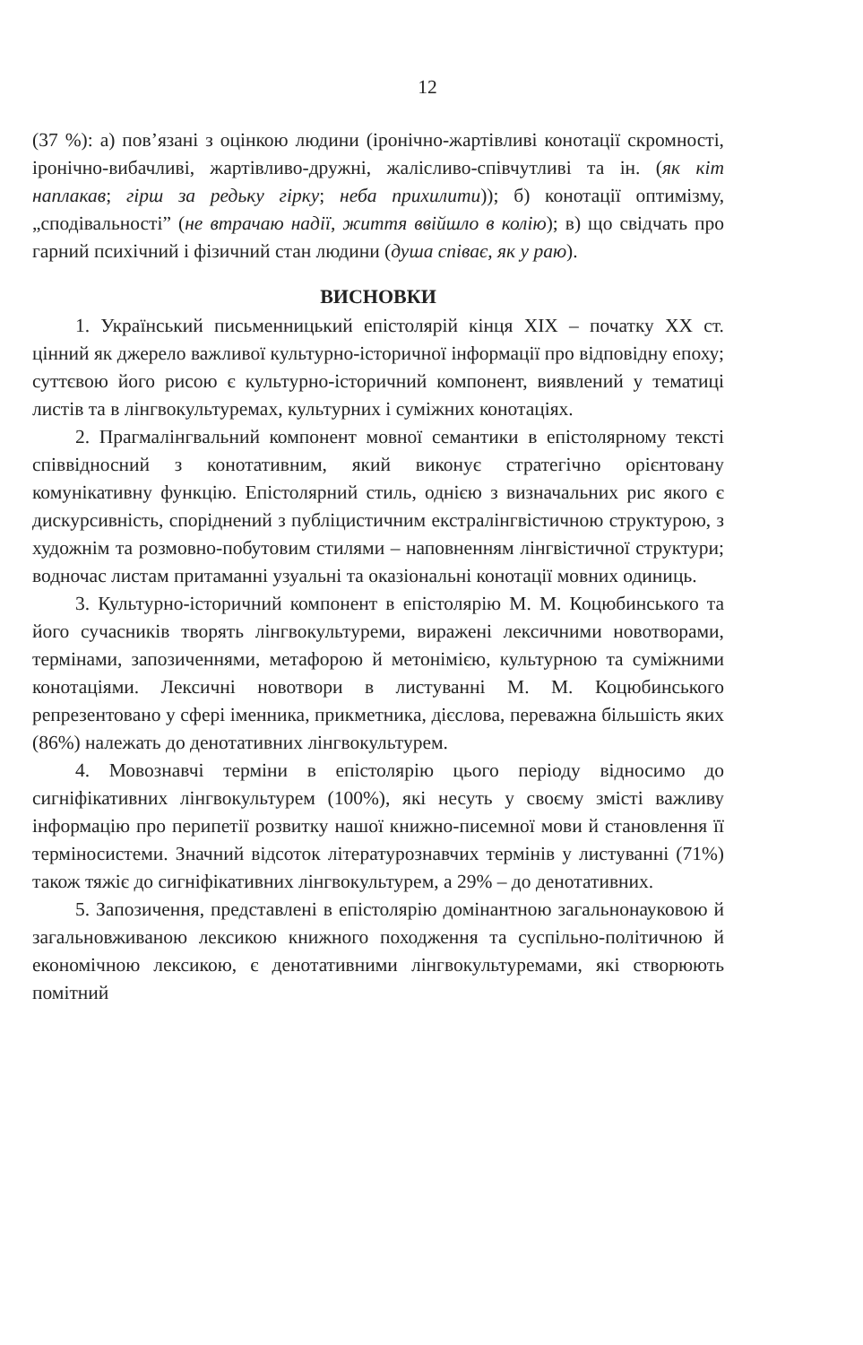12
(37 %): а) пов’язані з оцінкою людини (іронічно-жартівливі конотації скромності, іронічно-вибачливі, жартівливо-дружні, жалісливо-співчутливі та ін. (як кіт наплакав; гірш за редьку гірку; неба прихилити)); б) конотації оптимізму, „сподівальності” (не втрачаю надії, життя ввійшло в колію); в) що свідчать про гарний психічний і фізичний стан людини (душа співає, як у раю).
ВИСНОВКИ
1. Український письменницький епістолярій кінця XIX – початку XX ст. цінний як джерело важливої культурно-історичної інформації про відповідну епоху; суттєвою його рисою є культурно-історичний компонент, виявлений у тематиці листів та в лінгвокультуремах, культурних і суміжних конотаціях.
2. Прагмалінгвальний компонент мовної семантики в епістолярному тексті співвідносний з конотативним, який виконує стратегічно орієнтовану комунікативну функцію. Епістолярний стиль, однією з визначальних рис якого є дискурсивність, споріднений з публіцистичним екстралінгвістичною структурою, з художнім та розмовно-побутовим стилями – наповненням лінгвістичної структури; водночас листам притаманні узуальні та оказіональні конотації мовних одиниць.
3. Культурно-історичний компонент в епістолярію М. М. Коцюбинського та його сучасників творять лінгвокультуреми, виражені лексичними новотворами, термінами, запозиченнями, метафорою й метонімією, культурною та суміжними конотаціями. Лексичні новотвори в листуванні М. М. Коцюбинського репрезентовано у сфері іменника, прикметника, дієслова, переважна більшість яких (86%) належать до денотативних лінгвокультурем.
4. Мовознавчі терміни в епістолярію цього періоду відносимо до сигніфікативних лінгвокультурем (100%), які несуть у своєму змісті важливу інформацію про перипетії розвитку нашої книжно-писемної мови й становлення її терміносистеми. Значний відсоток літературознавчих термінів у листуванні (71%) також тяжіє до сигніфікативних лінгвокультурем, а 29% – до денотативних.
5. Запозичення, представлені в епістолярію домінантною загальнонауковою й загальновживаною лексикою книжного походження та суспільно-політичною й економічною лексикою, є денотативними лінгвокультуремами, які створюють помітний